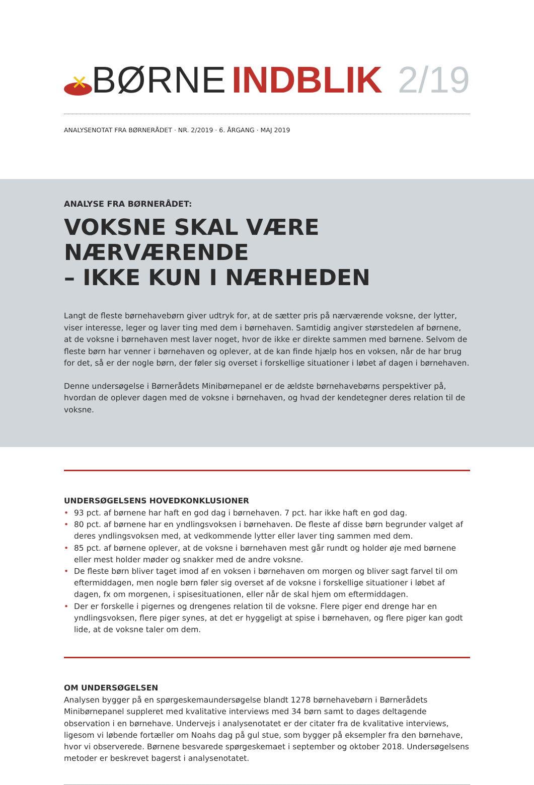✕
BØRNE INDBLIK 2/19
ANALYSENOTAT FRA BØRNERÅDET · NR. 2/2019 · 6. ÅRGANG · MAJ 2019
ANALYSE FRA BØRNERÅDET:
VOKSNE SKAL VÆRE NÆRVÆRENDE
– IKKE KUN I NÆRHEDEN
Langt de fleste børnehavebørn giver udtryk for, at de sætter pris på nærværende voksne, der lytter, viser interesse, leger og laver ting med dem i børnehaven. Samtidig angiver størstedelen af børnene, at de voksne i børnehaven mest laver noget, hvor de ikke er direkte sammen med børnene. Selvom de fleste børn har venner i børnehaven og oplever, at de kan finde hjælp hos en voksen, når de har brug for det, så er der nogle børn, der føler sig overset i forskellige situationer i løbet af dagen i børnehaven.
Denne undersøgelse i Børnerådets Minibørnepanel er de ældste børnehavebørns perspektiver på, hvordan de oplever dagen med de voksne i børnehaven, og hvad der kendetegner deres relation til de voksne.
UNDERSØGELSENS HOVEDKONKLUSIONER
• 93 pct. af børnene har haft en god dag i børnehaven. 7 pct. har ikke haft en god dag.
• 80 pct. af børnene har en yndlingsvoksen i børnehaven. De fleste af disse børn begrunder valget af deres yndlingsvoksen med, at vedkommende lytter eller laver ting sammen med dem.
• 85 pct. af børnene oplever, at de voksne i børnehaven mest går rundt og holder øje med børnene eller mest holder møder og snakker med de andre voksne.
• De fleste børn bliver taget imod af en voksen i børnehaven om morgen og bliver sagt farvel til om eftermiddagen, men nogle børn føler sig overset af de voksne i forskellige situationer i løbet af dagen, fx om morgenen, i spisesituationen, eller når de skal hjem om eftermiddagen.
• Der er forskelle i pigernes og drengenes relation til de voksne. Flere piger end drenge har en yndlingsvoksen, flere piger synes, at det er hyggeligt at spise i børnehaven, og flere piger kan godt lide, at de voksne taler om dem.
OM UNDERSØGELSEN
Analysen bygger på en spørgeskemaundersøgelse blandt 1278 børnehavebørn i Børnerådets Minibørnepanel suppleret med kvalitative interviews med 34 børn samt to dages deltagende observation i en børnehave. Undervejs i analysenotatet er der citater fra de kvalitative interviews, ligesom vi løbende fortæller om Noahs dag på gul stue, som bygger på eksempler fra den børnehave, hvor vi observerede. Børnene besvarede spørgeskemaet i september og oktober 2018. Undersøgelsens metoder er beskrevet bagerst i analysenotatet.